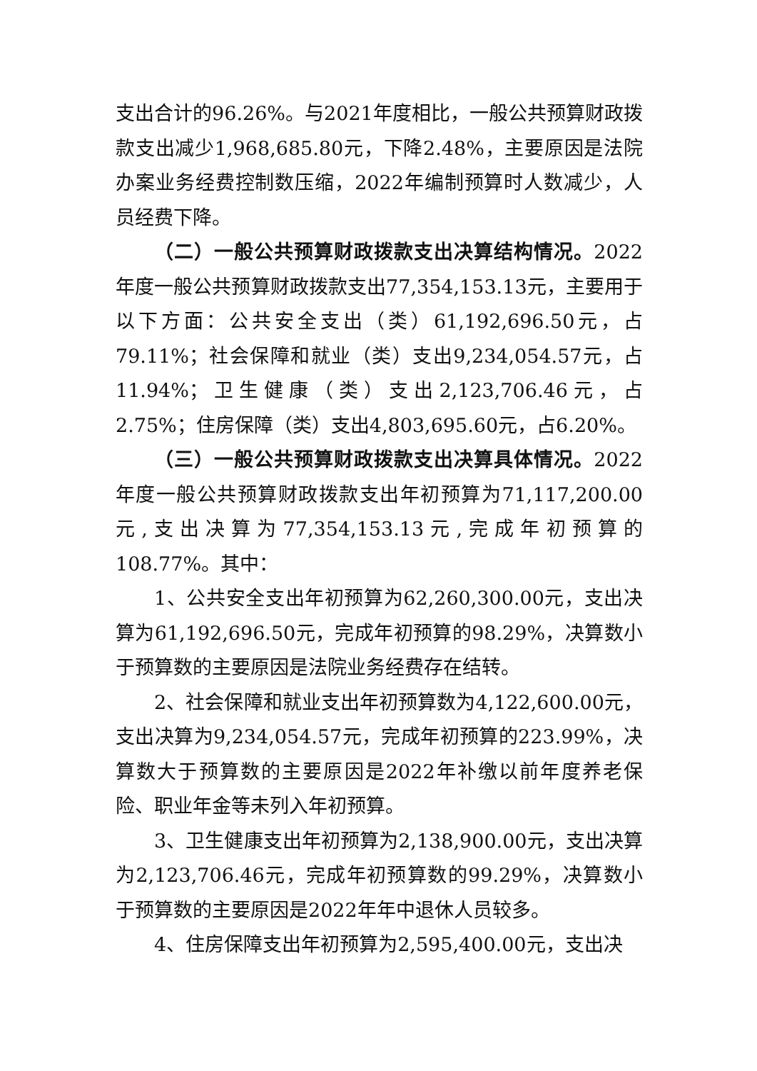支出合计的96.26%。与2021年度相比，一般公共预算财政拨款支出减少1,968,685.80元，下降2.48%，主要原因是法院办案业务经费控制数压缩，2022年编制预算时人数减少，人员经费下降。
（二）一般公共预算财政拨款支出决算结构情况。2022年度一般公共预算财政拨款支出77,354,153.13元，主要用于以下方面：公共安全支出（类）61,192,696.50元，占79.11%；社会保障和就业（类）支出9,234,054.57元，占11.94%；卫生健康（类）支出2,123,706.46元，占2.75%；住房保障（类）支出4,803,695.60元，占6.20%。
（三）一般公共预算财政拨款支出决算具体情况。2022年度一般公共预算财政拨款支出年初预算为71,117,200.00元,支出决算为77,354,153.13元,完成年初预算的108.77%。其中：
1、公共安全支出年初预算为62,260,300.00元，支出决算为61,192,696.50元，完成年初预算的98.29%，决算数小于预算数的主要原因是法院业务经费存在结转。
2、社会保障和就业支出年初预算数为4,122,600.00元，支出决算为9,234,054.57元，完成年初预算的223.99%，决算数大于预算数的主要原因是2022年补缴以前年度养老保险、职业年金等未列入年初预算。
3、卫生健康支出年初预算为2,138,900.00元，支出决算为2,123,706.46元，完成年初预算数的99.29%，决算数小于预算数的主要原因是2022年年中退休人员较多。
4、住房保障支出年初预算为2,595,400.00元，支出决